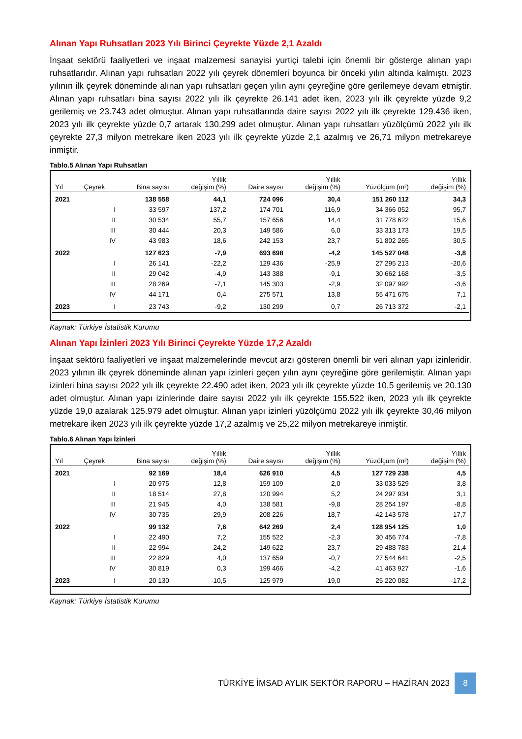Alınan Yapı Ruhsatları 2023 Yılı Birinci Çeyrekte Yüzde 2,1 Azaldı
İnşaat sektörü faaliyetleri ve inşaat malzemesi sanayisi yurtiçi talebi için önemli bir gösterge alınan yapı ruhsatlarıdır. Alınan yapı ruhsatları 2022 yılı çeyrek dönemleri boyunca bir önceki yılın altında kalmıştı. 2023 yılının ilk çeyrek döneminde alınan yapı ruhsatları geçen yılın aynı çeyreğine göre gerilemeye devam etmiştir. Alınan yapı ruhsatları bina sayısı 2022 yılı ilk çeyrekte 26.141 adet iken, 2023 yılı ilk çeyrekte yüzde 9,2 gerilemiş ve 23.743 adet olmuştur. Alınan yapı ruhsatlarında daire sayısı 2022 yılı ilk çeyrekte 129.436 iken, 2023 yılı ilk çeyrekte yüzde 0,7 artarak 130.299 adet olmuştur. Alınan yapı ruhsatları yüzölçümü 2022 yılı ilk çeyrekte 27,3 milyon metrekare iken 2023 yılı ilk çeyrekte yüzde 2,1 azalmış ve 26,71 milyon metrekareye inmiştir.
Tablo.5 Alınan Yapı Ruhsatları
| Yıl | Çeyrek | Bina sayısı | Yıllık değişim (%) | Daire sayısı | Yıllık değişim (%) | Yüzölçüm (m²) | Yıllık değişim (%) |
| --- | --- | --- | --- | --- | --- | --- | --- |
| 2021 | | 138 558 | 44,1 | 724 096 | 30,4 | 151 260 112 | 34,3 |
| | I | 33 597 | 137,2 | 174 701 | 116,9 | 34 366 052 | 95,7 |
| | II | 30 534 | 55,7 | 157 656 | 14,4 | 31 778 622 | 15,6 |
| | III | 30 444 | 20,3 | 149 586 | 6,0 | 33 313 173 | 19,5 |
| | IV | 43 983 | 18,6 | 242 153 | 23,7 | 51 802 265 | 30,5 |
| 2022 | | 127 623 | -7,9 | 693 698 | -4,2 | 145 527 048 | -3,8 |
| | I | 26 141 | -22,2 | 129 436 | -25,9 | 27 295 213 | -20,6 |
| | II | 29 042 | -4,9 | 143 388 | -9,1 | 30 662 168 | -3,5 |
| | III | 28 269 | -7,1 | 145 303 | -2,9 | 32 097 992 | -3,6 |
| | IV | 44 171 | 0,4 | 275 571 | 13,8 | 55 471 675 | 7,1 |
| 2023 | I | 23 743 | -9,2 | 130 299 | 0,7 | 26 713 372 | -2,1 |
Kaynak: Türkiye İstatistik Kurumu
Alınan Yapı İzinleri 2023 Yılı Birinci Çeyrekte Yüzde 17,2 Azaldı
İnşaat sektörü faaliyetleri ve inşaat malzemelerinde mevcut arzı gösteren önemli bir veri alınan yapı izinleridir. 2023 yılının ilk çeyrek döneminde alınan yapı izinleri geçen yılın aynı çeyreğine göre gerilemiştir. Alınan yapı izinleri bina sayısı 2022 yılı ilk çeyrekte 22.490 adet iken, 2023 yılı ilk çeyrekte yüzde 10,5 gerilemiş ve 20.130 adet olmuştur. Alınan yapı izinlerinde daire sayısı 2022 yılı ilk çeyrekte 155.522 iken, 2023 yılı ilk çeyrekte yüzde 19,0 azalarak 125.979 adet olmuştur. Alınan yapı izinleri yüzölçümü 2022 yılı ilk çeyrekte 30,46 milyon metrekare iken 2023 yılı ilk çeyrekte yüzde 17,2 azalmış ve 25,22 milyon metrekareye inmiştir.
Tablo.6 Alınan Yapı İzinleri
| Yıl | Çeyrek | Bina sayısı | Yıllık değişim (%) | Daire sayısı | Yıllık değişim (%) | Yüzölçüm (m²) | Yıllık değişim (%) |
| --- | --- | --- | --- | --- | --- | --- | --- |
| 2021 | | 92 169 | 18,4 | 626 910 | 4,5 | 127 729 238 | 4,5 |
| | I | 20 975 | 12,8 | 159 109 | 2,0 | 33 033 529 | 3,8 |
| | II | 18 514 | 27,8 | 120 994 | 5,2 | 24 297 934 | 3,1 |
| | III | 21 945 | 4,0 | 138 581 | -9,8 | 28 254 197 | -8,8 |
| | IV | 30 735 | 29,9 | 208 226 | 18,7 | 42 143 578 | 17,7 |
| 2022 | | 99 132 | 7,6 | 642 269 | 2,4 | 128 954 125 | 1,0 |
| | I | 22 490 | 7,2 | 155 522 | -2,3 | 30 456 774 | -7,8 |
| | II | 22 994 | 24,2 | 149 622 | 23,7 | 29 488 783 | 21,4 |
| | III | 22 829 | 4,0 | 137 659 | -0,7 | 27 544 641 | -2,5 |
| | IV | 30 819 | 0,3 | 199 466 | -4,2 | 41 463 927 | -1,6 |
| 2023 | I | 20 130 | -10,5 | 125 979 | -19,0 | 25 220 082 | -17,2 |
Kaynak: Türkiye İstatistik Kurumu
TÜRKİYE İMSAD AYLIK SEKTÖR RAPORU – HAZİRAN 2023 8